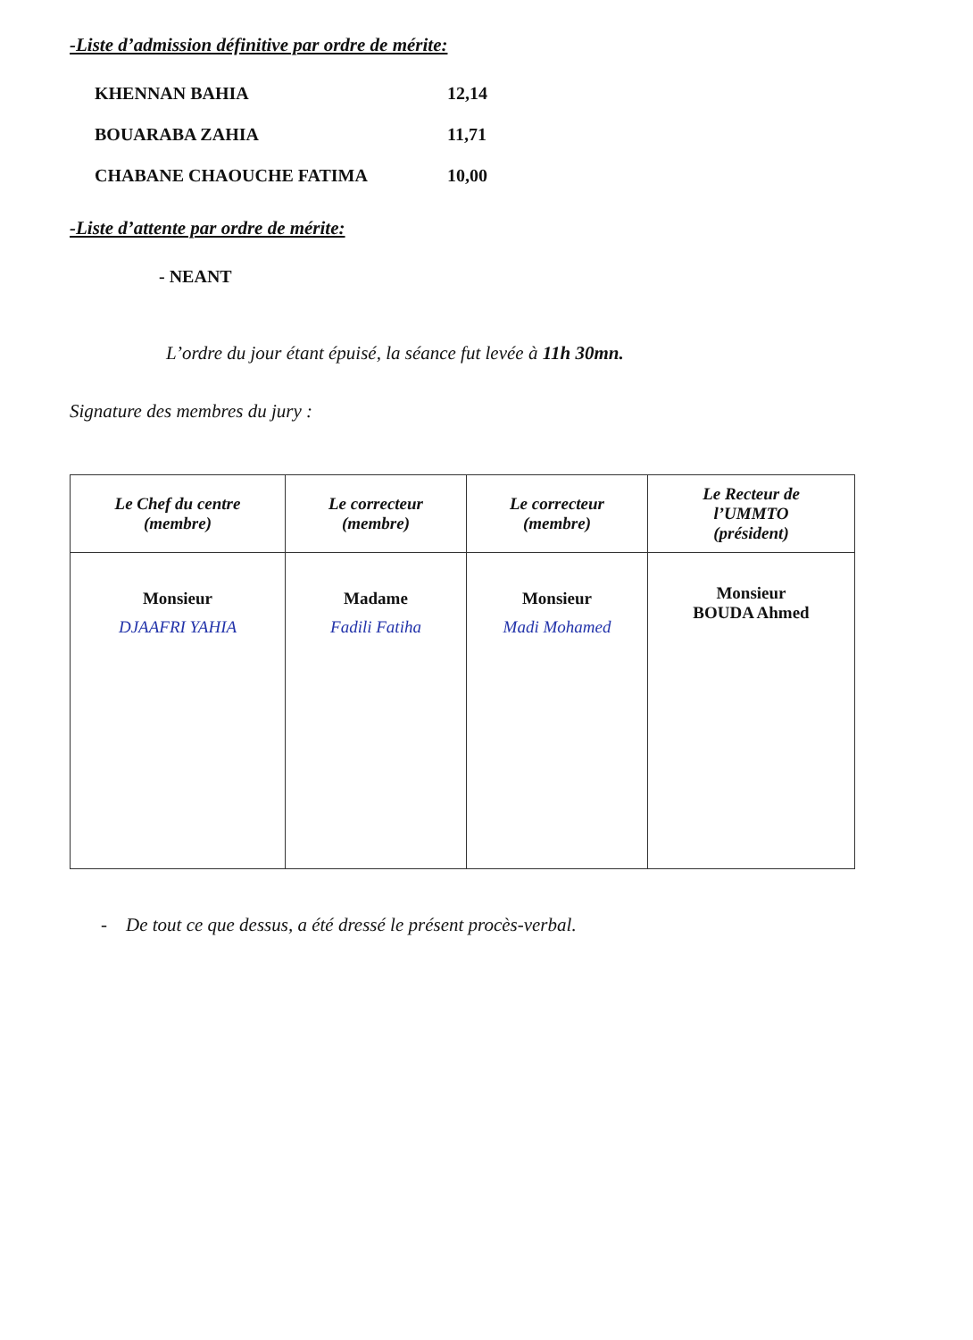-Liste d’admission définitive par ordre de mérite:
KHENNAN BAHIA 12,14
BOUARABA ZAHIA 11,71
CHABANE CHAOUCHE FATIMA 10,00
-Liste d’attente par ordre de mérite:
- NEANT
L’ordre du jour étant épuisé, la séance fut levée à 11h 30mn.
Signature des membres du jury :
| Le Chef du centre (membre) | Le correcteur (membre) | Le correcteur (membre) | Le Recteur de l’UMMTO (président) |
| --- | --- | --- | --- |
| Monsieur DJAAFRI YAHIA | Madame Fadili Fatiha | Monsieur Madi Mohamed | Monsieur BOUDA Ahmed |
- De tout ce que dessus, a été dressé le présent procès-verbal.